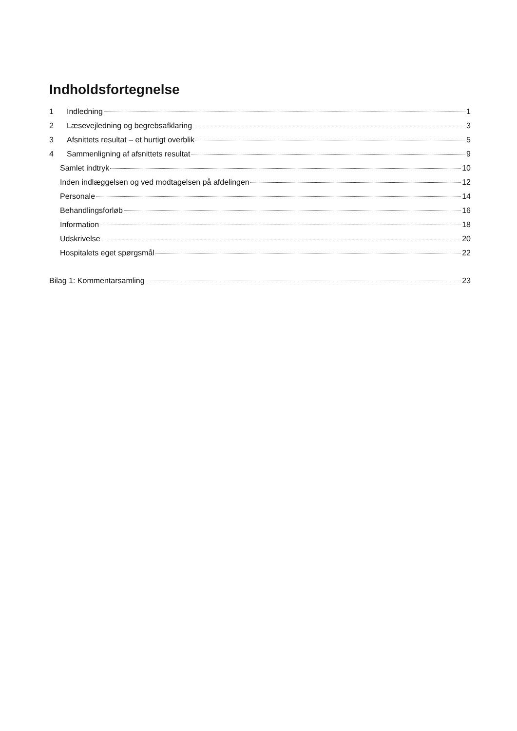Indholdsfortegnelse
1 Indledning 1
2 Læsevejledning og begrebsafklaring 3
3 Afsnittets resultat – et hurtigt overblik 5
4 Sammenligning af afsnittets resultat 9
Samlet indtryk 10
Inden indlæggelsen og ved modtagelsen på afdelingen 12
Personale 14
Behandlingsforløb 16
Information 18
Udskrivelse 20
Hospitalets eget spørgsmål 22
Bilag 1: Kommentarsamling 23